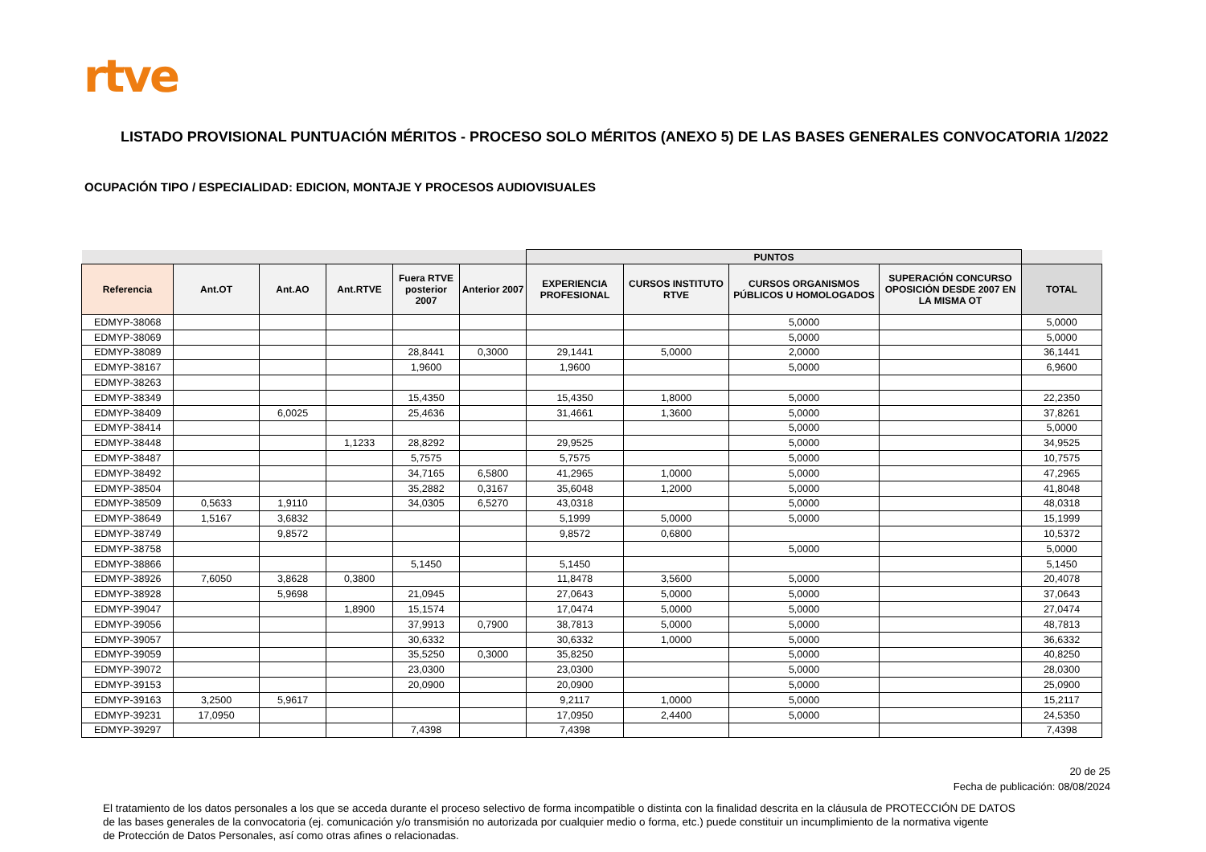rtve
LISTADO PROVISIONAL PUNTUACIÓN MÉRITOS - PROCESO SOLO MÉRITOS (ANEXO 5) DE LAS BASES GENERALES CONVOCATORIA 1/2022
OCUPACIÓN TIPO / ESPECIALIDAD: EDICION, MONTAJE Y PROCESOS AUDIOVISUALES
| | | | | | | PUNTOS | | | | |
| --- | --- | --- | --- | --- | --- | --- | --- | --- | --- | --- |
| Referencia | Ant.OT | Ant.AO | Ant.RTVE | Fuera RTVE posterior 2007 | Anterior 2007 | EXPERIENCIA PROFESIONAL | CURSOS INSTITUTO RTVE | CURSOS ORGANISMOS PÚBLICOS U HOMOLOGADOS | SUPERACIÓN CONCURSO OPOSICIÓN DESDE 2007 EN LA MISMA OT | TOTAL |
| EDMYP-38068 | | | | | | | | 5,0000 | | 5,0000 |
| EDMYP-38069 | | | | | | | | 5,0000 | | 5,0000 |
| EDMYP-38089 | | | | 28,8441 | 0,3000 | 29,1441 | 5,0000 | 2,0000 | | 36,1441 |
| EDMYP-38167 | | | | 1,9600 | | 1,9600 | | 5,0000 | | 6,9600 |
| EDMYP-38263 | | | | | | | | | | |
| EDMYP-38349 | | | | 15,4350 | | 15,4350 | 1,8000 | 5,0000 | | 22,2350 |
| EDMYP-38409 | | 6,0025 | | 25,4636 | | 31,4661 | 1,3600 | 5,0000 | | 37,8261 |
| EDMYP-38414 | | | | | | | | 5,0000 | | 5,0000 |
| EDMYP-38448 | | | 1,1233 | 28,8292 | | 29,9525 | | 5,0000 | | 34,9525 |
| EDMYP-38487 | | | | 5,7575 | | 5,7575 | | 5,0000 | | 10,7575 |
| EDMYP-38492 | | | | 34,7165 | 6,5800 | 41,2965 | 1,0000 | 5,0000 | | 47,2965 |
| EDMYP-38504 | | | | 35,2882 | 0,3167 | 35,6048 | 1,2000 | 5,0000 | | 41,8048 |
| EDMYP-38509 | 0,5633 | 1,9110 | | 34,0305 | 6,5270 | 43,0318 | | 5,0000 | | 48,0318 |
| EDMYP-38649 | 1,5167 | 3,6832 | | | | 5,1999 | 5,0000 | 5,0000 | | 15,1999 |
| EDMYP-38749 | | 9,8572 | | | | 9,8572 | 0,6800 | | | 10,5372 |
| EDMYP-38758 | | | | | | | | 5,0000 | | 5,0000 |
| EDMYP-38866 | | | | 5,1450 | | 5,1450 | | | | 5,1450 |
| EDMYP-38926 | 7,6050 | 3,8628 | 0,3800 | | | 11,8478 | 3,5600 | 5,0000 | | 20,4078 |
| EDMYP-38928 | | 5,9698 | | 21,0945 | | 27,0643 | 5,0000 | 5,0000 | | 37,0643 |
| EDMYP-39047 | | | 1,8900 | 15,1574 | | 17,0474 | 5,0000 | 5,0000 | | 27,0474 |
| EDMYP-39056 | | | | 37,9913 | 0,7900 | 38,7813 | 5,0000 | 5,0000 | | 48,7813 |
| EDMYP-39057 | | | | 30,6332 | | 30,6332 | 1,0000 | 5,0000 | | 36,6332 |
| EDMYP-39059 | | | | 35,5250 | 0,3000 | 35,8250 | | 5,0000 | | 40,8250 |
| EDMYP-39072 | | | | 23,0300 | | 23,0300 | | 5,0000 | | 28,0300 |
| EDMYP-39153 | | | | 20,0900 | | 20,0900 | | 5,0000 | | 25,0900 |
| EDMYP-39163 | 3,2500 | 5,9617 | | | | 9,2117 | 1,0000 | 5,0000 | | 15,2117 |
| EDMYP-39231 | 17,0950 | | | | | 17,0950 | 2,4400 | 5,0000 | | 24,5350 |
| EDMYP-39297 | | | | 7,4398 | | 7,4398 | | | | 7,4398 |
20 de 25
Fecha de publicación: 08/08/2024
El tratamiento de los datos personales a los que se acceda durante el proceso selectivo de forma incompatible o distinta con la finalidad descrita en la cláusula de PROTECCIÓN DE DATOS
de las bases generales de la convocatoria (ej. comunicación y/o transmisión no autorizada por cualquier medio o forma, etc.) puede constituir un incumplimiento de la normativa vigente
de Protección de Datos Personales, así como otras afines o relacionadas.